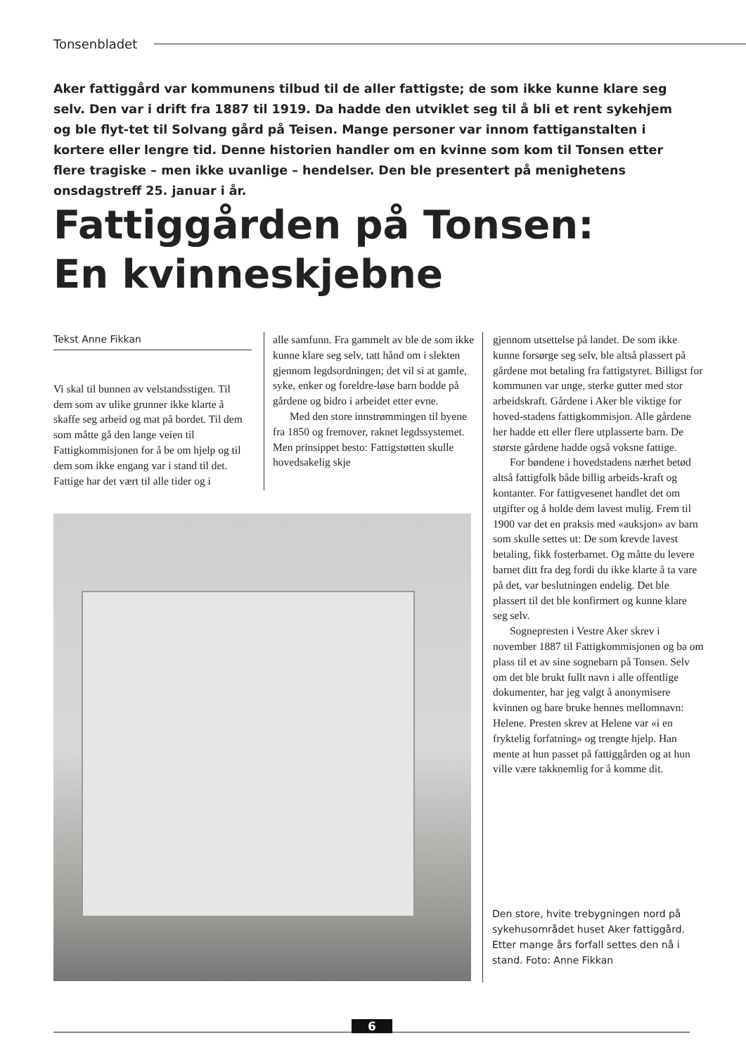Tonsenbladet
Aker fattiggård var kommunens tilbud til de aller fattigste; de som ikke kunne klare seg selv. Den var i drift fra 1887 til 1919. Da hadde den utviklet seg til å bli et rent sykehjem og ble flyt-tet til Solvang gård på Teisen. Mange personer var innom fattiganstalten i kortere eller lengre tid. Denne historien handler om en kvinne som kom til Tonsen etter flere tragiske – men ikke uvanlige – hendelser. Den ble presentert på menighetens onsdagstreff 25. januar i år.
Fattiggården på Tonsen:
En kvinneskjebne
Tekst Anne Fikkan
Vi skal til bunnen av velstandsstigen. Til dem som av ulike grunner ikke klarte å skaffe seg arbeid og mat på bordet. Til dem som måtte gå den lange veien til Fattigkommisjonen for å be om hjelp og til dem som ikke engang var i stand til det. Fattige har det vært til alle tider og i
alle samfunn. Fra gammelt av ble de som ikke kunne klare seg selv, tatt hånd om i slekten gjennom legdsordningen; det vil si at gamle, syke, enker og foreldre-løse barn bodde på gårdene og bidro i arbeidet etter evne.
Med den store innstrømmingen til byene fra 1850 og fremover, raknet legdssystemet. Men prinsippet besto: Fattigstøtten skulle hovedsakelig skje
gjennom utsettelse på landet. De som ikke kunne forsørge seg selv, ble altså plassert på gårdene mot betaling fra fattigstyret. Billigst for kommunen var unge, sterke gutter med stor arbeidskraft. Gårdene i Aker ble viktige for hoved-stadens fattigkommisjon. Alle gårdene her hadde ett eller flere utplasserte barn. De største gårdene hadde også voksne fattige.
For bøndene i hovedstadens nærhet betød altså fattigfolk både billig arbeids-kraft og kontanter. For fattigvesenet handlet det om utgifter og å holde dem lavest mulig. Frem til 1900 var det en praksis med «auksjon» av barn som skulle settes ut: De som krevde lavest betaling, fikk fosterbarnet. Og måtte du levere barnet ditt fra deg fordi du ikke klarte å ta vare på det, var beslutningen endelig. Det ble plassert til det ble konfirmert og kunne klare seg selv.
Sognepresten i Vestre Aker skrev i november 1887 til Fattigkommisjonen og ba om plass til et av sine sognebarn på Tonsen. Selv om det ble brukt fullt navn i alle offentlige dokumenter, har jeg valgt å anonymisere kvinnen og bare bruke hennes mellomnavn: Helene. Presten skrev at Helene var «i en fryktelig forfatning» og trengte hjelp. Han mente at hun passet på fattiggården og at hun ville være takknemlig for å komme dit.
Den store, hvite trebygningen nord på sykehusområdet huset Aker fattiggård. Etter mange års forfall settes den nå i stand. Foto: Anne Fikkan
6